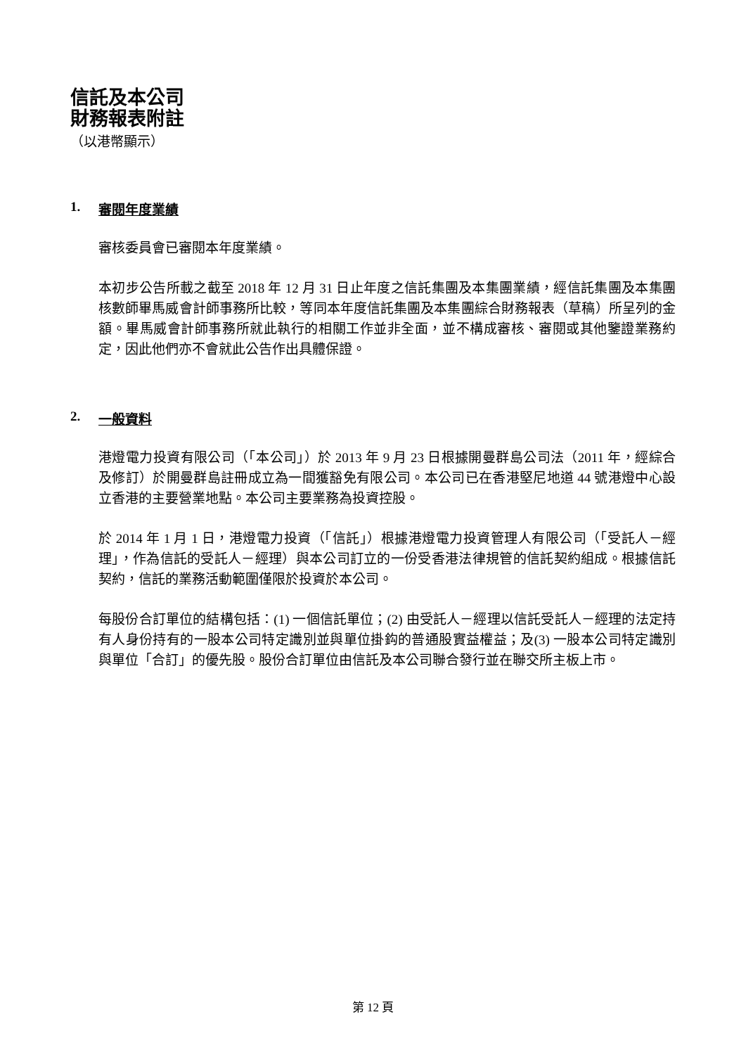信託及本公司
財務報表附註
（以港幣顯示）
1. 審閱年度業績
審核委員會已審閱本年度業績。
本初步公告所載之截至 2018 年 12 月 31 日止年度之信託集團及本集團業績，經信託集團及本集團核數師畢馬威會計師事務所比較，等同本年度信託集團及本集團綜合財務報表（草稿）所呈列的金額。畢馬威會計師事務所就此執行的相關工作並非全面，並不構成審核、審閱或其他鑒證業務約定，因此他們亦不會就此公告作出具體保證。
2. 一般資料
港燈電力投資有限公司（「本公司」）於 2013 年 9 月 23 日根據開曼群島公司法（2011 年，經綜合及修訂）於開曼群島註冊成立為一間獲豁免有限公司。本公司已在香港堅尼地道 44 號港燈中心設立香港的主要營業地點。本公司主要業務為投資控股。
於 2014 年 1 月 1 日，港燈電力投資（「信託」）根據港燈電力投資管理人有限公司（「受託人－經理」，作為信託的受託人－經理）與本公司訂立的一份受香港法律規管的信託契約組成。根據信託契約，信託的業務活動範圍僅限於投資於本公司。
每股份合訂單位的結構包括：(1) 一個信託單位；(2) 由受託人－經理以信託受託人－經理的法定持有人身份持有的一股本公司特定識別並與單位掛鈎的普通股實益權益；及(3) 一股本公司特定識別與單位「合訂」的優先股。股份合訂單位由信託及本公司聯合發行並在聯交所主板上市。
第 12 頁